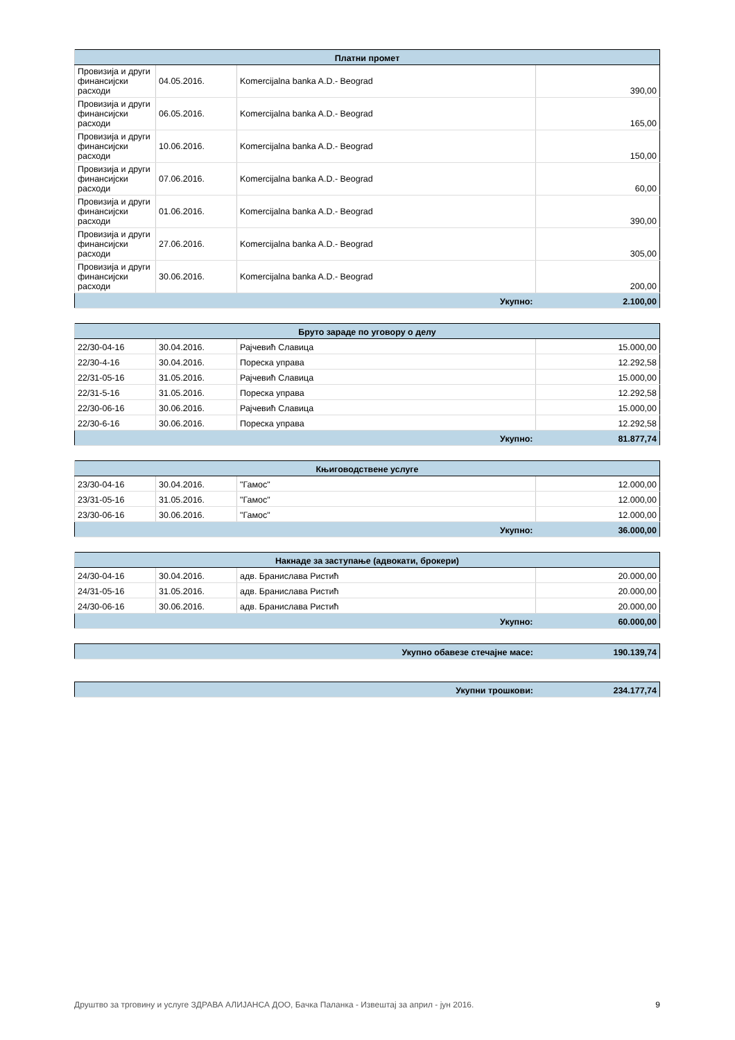| Платни промет | | | |
| --- | --- | --- | --- |
| Провизија и други финансијски расходи | 04.05.2016. | Komercijalna banka A.D.- Beograd | 390,00 |
| Провизија и други финансијски расходи | 06.05.2016. | Komercijalna banka A.D.- Beograd | 165,00 |
| Провизија и други финансијски расходи | 10.06.2016. | Komercijalna banka A.D.- Beograd | 150,00 |
| Провизија и други финансијски расходи | 07.06.2016. | Komercijalna banka A.D.- Beograd | 60,00 |
| Провизија и други финансијски расходи | 01.06.2016. | Komercijalna banka A.D.- Beograd | 390,00 |
| Провизија и други финансијски расходи | 27.06.2016. | Komercijalna banka A.D.- Beograd | 305,00 |
| Провизија и други финансијски расходи | 30.06.2016. | Komercijalna banka A.D.- Beograd | 200,00 |
| Укупно: | | | 2.100,00 |
| Бруто зараде по уговору о делу | | | |
| --- | --- | --- | --- |
| 22/30-04-16 | 30.04.2016. | Рајчевић Славица | 15.000,00 |
| 22/30-4-16 | 30.04.2016. | Пореска управа | 12.292,58 |
| 22/31-05-16 | 31.05.2016. | Рајчевић Славица | 15.000,00 |
| 22/31-5-16 | 31.05.2016. | Пореска управа | 12.292,58 |
| 22/30-06-16 | 30.06.2016. | Рајчевић Славица | 15.000,00 |
| 22/30-6-16 | 30.06.2016. | Пореска управа | 12.292,58 |
| Укупно: | | | 81.877,74 |
| Књиговодствене услуге | | | |
| --- | --- | --- | --- |
| 23/30-04-16 | 30.04.2016. | "Гамос" | 12.000,00 |
| 23/31-05-16 | 31.05.2016. | "Гамос" | 12.000,00 |
| 23/30-06-16 | 30.06.2016. | "Гамос" | 12.000,00 |
| Укупно: | | | 36.000,00 |
| Накнаде за заступање (адвокати, брокери) | | | |
| --- | --- | --- | --- |
| 24/30-04-16 | 30.04.2016. | адв. Бранислава Ристић | 20.000,00 |
| 24/31-05-16 | 31.05.2016. | адв. Бранислава Ристић | 20.000,00 |
| 24/30-06-16 | 30.06.2016. | адв. Бранислава Ристић | 20.000,00 |
| Укупно: | | | 60.000,00 |
| Укупно обавезе стечајне масе: | 190.139,74 |
| Укупни трошкови: | 234.177,74 |
Друштво за трговину и услуге ЗДРАВА АЛИЈАНСА ДОО, Бачка Паланка - Извештај за април - јун 2016. 9